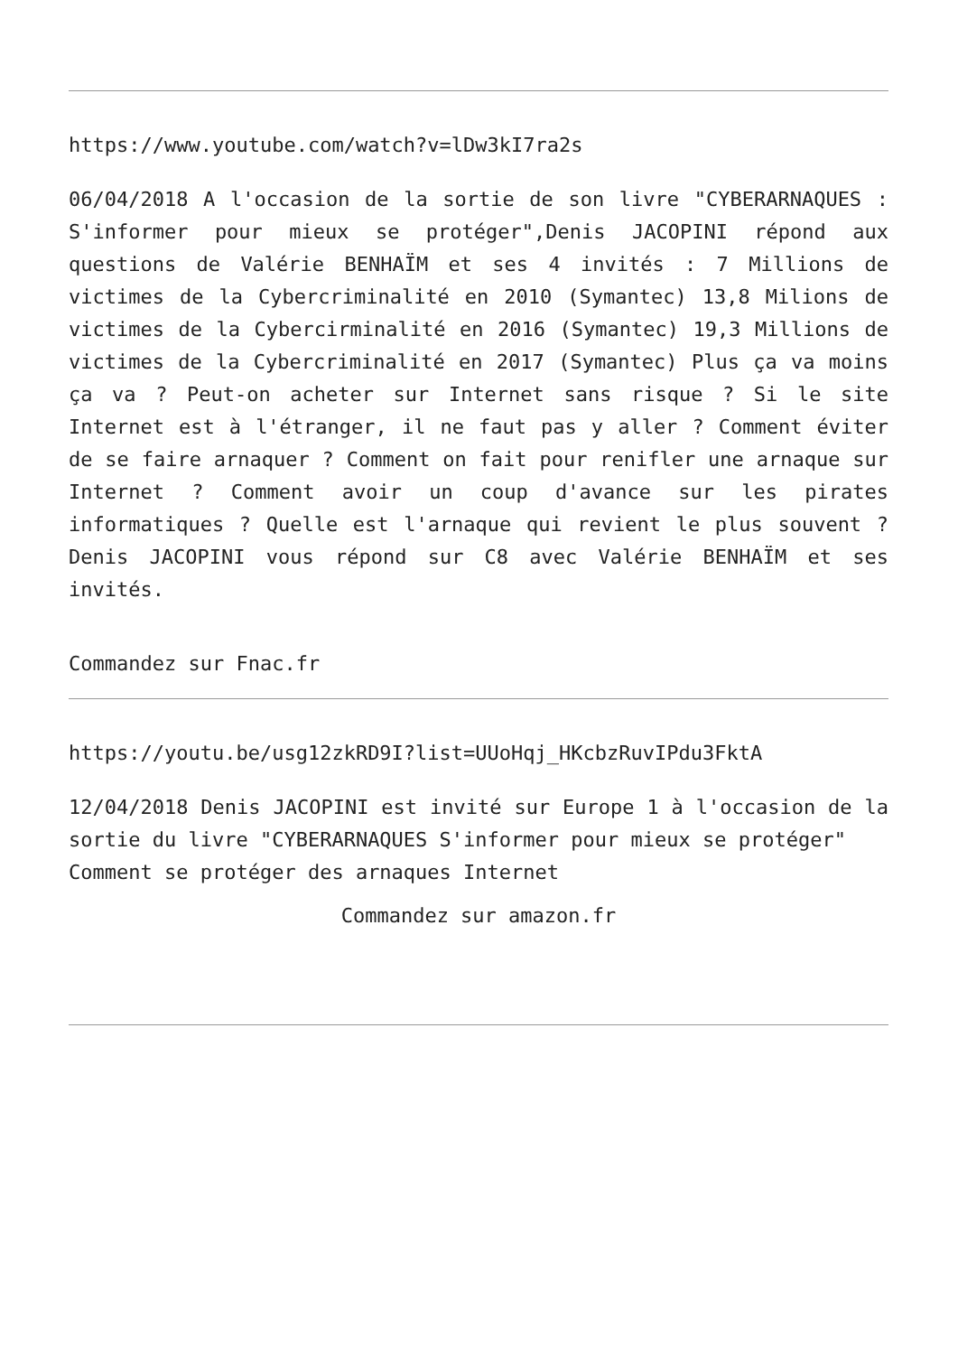https://www.youtube.com/watch?v=lDw3kI7ra2s
06/04/2018 A l'occasion de la sortie de son livre "CYBERARNAQUES : S'informer pour mieux se protéger",Denis JACOPINI répond aux questions de Valérie BENHAÏM et ses 4 invités : 7 Millions de victimes de la Cybercriminalité en 2010 (Symantec) 13,8 Milions de victimes de la Cybercirminalité en 2016 (Symantec) 19,3 Millions de victimes de la Cybercriminalité en 2017 (Symantec) Plus ça va moins ça va ? Peut-on acheter sur Internet sans risque ? Si le site Internet est à l'étranger, il ne faut pas y aller ? Comment éviter de se faire arnaquer ? Comment on fait pour renifler une arnaque sur Internet ? Comment avoir un coup d'avance sur les pirates informatiques ? Quelle est l'arnaque qui revient le plus souvent ? Denis JACOPINI vous répond sur C8 avec Valérie BENHAÏM et ses invités.
Commandez sur Fnac.fr
https://youtu.be/usg12zkRD9I?list=UUoHqj_HKcbzRuvIPdu3FktA
12/04/2018 Denis JACOPINI est invité sur Europe 1 à l'occasion de la sortie du livre "CYBERARNAQUES S'informer pour mieux se protéger"
Comment se protéger des arnaques Internet
Commandez sur amazon.fr